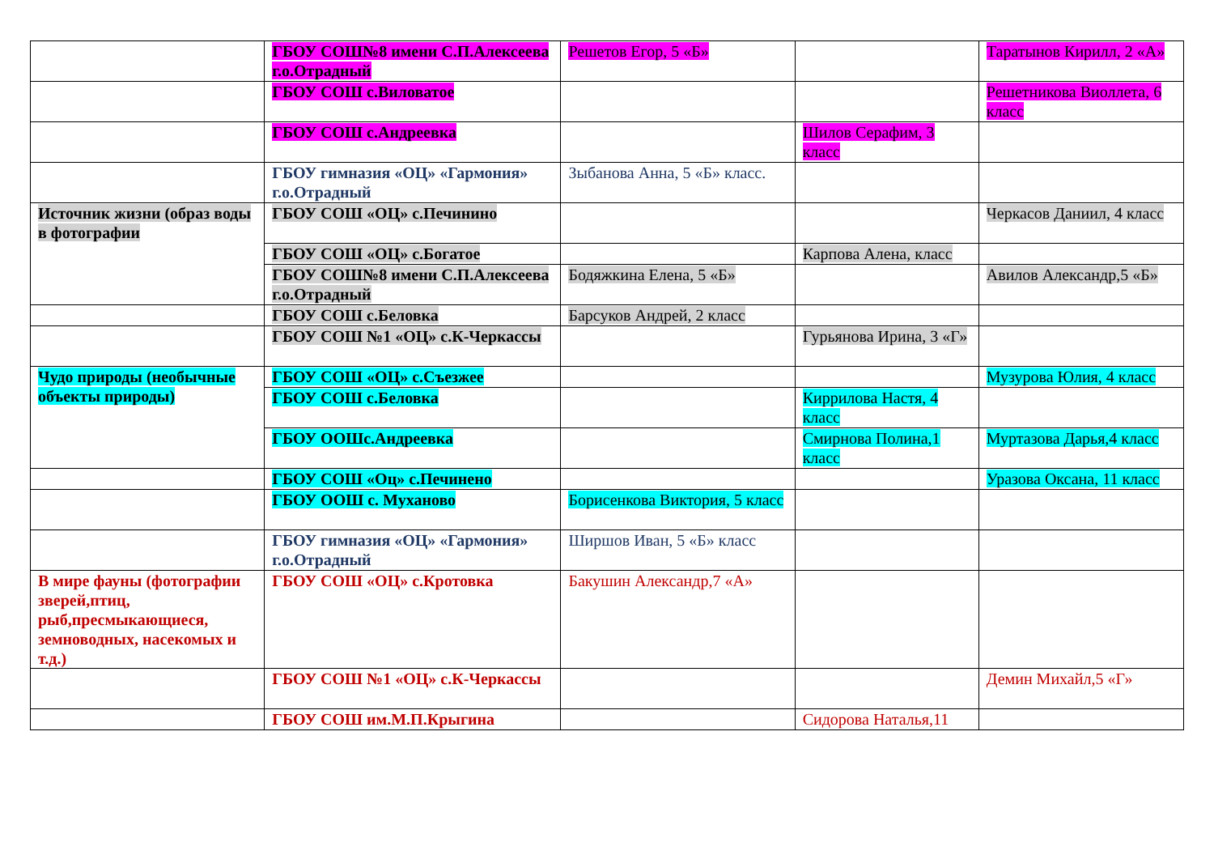| | ГБОУ СОШ№8 имени С.П.Алексеева г.о.Отрадный | Решетов Егор, 5 «Б» | | Таратынов Кирилл, 2 «А» |
| | ГБОУ СОШ с.Виловатое | | | Решетникова Виоллета, 6 класс |
| | ГБОУ СОШ с.Андреевка | | Шилов Серафим, 3 класс | |
| | ГБОУ гимназия «ОЦ» «Гармония» г.о.Отрадный | Зыбанова Анна, 5 «Б» класс. | | |
| Источник жизни (образ воды в фотографии | ГБОУ СОШ «ОЦ» с.Печинино | | | Черкасов Даниил, 4 класс |
| | ГБОУ СОШ «ОЦ» с.Богатое | | Карпова Алена, класс | |
| | ГБОУ СОШ№8 имени С.П.Алексеева г.о.Отрадный | Бодяжкина Елена, 5 «Б» | | Авилов Александр,5 «Б» |
| | ГБОУ СОШ с.Беловка | Барсуков Андрей, 2 класс | | |
| | ГБОУ СОШ №1 «ОЦ» с.К-Черкассы | | Гурьянова Ирина, 3 «Г» | |
| Чудо природы (необычные объекты природы) | ГБОУ СОШ «ОЦ» с.Съезжее | | | Музурова Юлия, 4 класс |
| | ГБОУ СОШ с.Беловка | | Киррилова Настя, 4 класс | |
| | ГБОУ ООШс.Андреевка | | Смирнова Полина,1 класс | Муртазова Дарья,4 класс |
| | ГБОУ СОШ «Оц» с.Печинено | | | Уразова Оксана, 11 класс |
| | ГБОУ ООШ с. Муханово | Борисенкова Виктория, 5 класс | | |
| | ГБОУ гимназия «ОЦ» «Гармония» г.о.Отрадный | Ширшов Иван, 5 «Б» класс | | |
| В мире фауны (фотографии зверей,птиц, рыб,пресмыкающиеся, земноводных, насекомых и т.д.) | ГБОУ СОШ «ОЦ» с.Кротовка | Бакушин Александр,7 «А» | | |
| | ГБОУ СОШ №1 «ОЦ» с.К-Черкассы | | | Демин Михайл,5 «Г» |
| | ГБОУ СОШ им.М.П.Крыгина | | Сидорова Наталья,11 | |